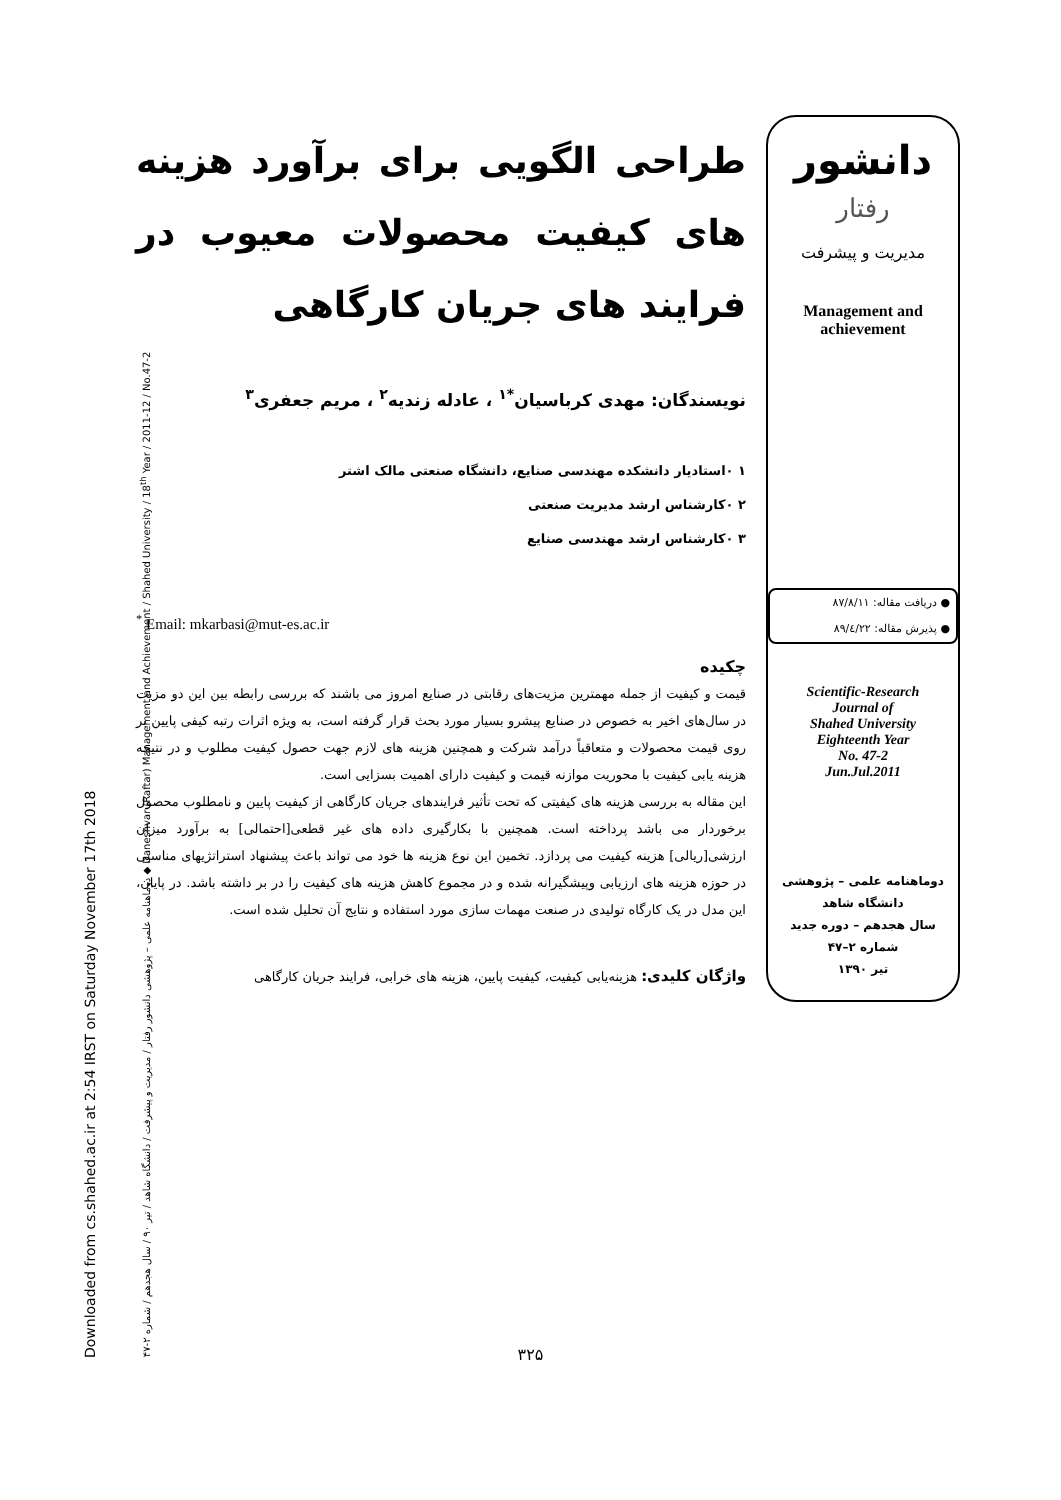Downloaded from cs.shahed.ac.ir at 2:54 IRST on Saturday November 17th 2018 دوماهنامه علمی – پژوهشی دانشور رفتار / مدیریت و پیشرفت / دانشگاه شاهد / تیر ۹۰ / سال هجدهم / شماره ۲-۴۷ ◆ Daneshvar (Raftar) Management and Achievement / Shahed University / 18<sup>th</sup> Year / 2011-12 / No.47-2
دانشور
رفتار
مدیریت و پیشرفت
Management and
achievement
● دریافت مقاله: ۸۷/۸/۱۱
● پذیرش مقاله: ۸۹/٤/۲۲
Scientific-Research
Journal of
Shahed University
Eighteenth Year
No. 47-2
Jun.Jul.2011
دوماهنامه علمی – پژوهشی
دانشگاه شاهد
سال هجدهم – دوره جدید
شماره ۲–۴۷
تیر ۱۳۹۰
طراحی الگویی برای برآورد هزینه های کیفیت محصولات معیوب در فرایند های جریان کارگاهی
نویسندگان: مهدی کرباسیان<sup>*۱</sup> ، عادله زندیه<sup>۲</sup> ، مریم جعفری<sup>۳</sup>
۱ ۰استادیار دانشکده مهندسی صنایع، دانشگاه صنعتی مالک اشتر
۲ ۰کارشناس ارشد مدیریت صنعتی
۳ ۰کارشناس ارشد مهندسی صنایع
<sup>*</sup> Email: mkarbasi@mut-es.ac.ir
چکیده
قیمت و کیفیت از جمله مهمترین مزیت‌های رقابتی در صنایع امروز می باشند که بررسی رابطه بین این دو مزیت در سال‌های اخیر به خصوص در صنایع پیشرو بسیار مورد بحث قرار گرفته است، به ویژه اثرات رتبه کیفی پایین بر روی قیمت محصولات و متعاقباً درآمد شرکت و همچنین هزینه های لازم جهت حصول کیفیت مطلوب و در نتیجه هزینه یابی کیفیت با محوریت موازنه قیمت و کیفیت دارای اهمیت بسزایی است.
این مقاله به بررسی هزینه های کیفیتی که تحت تأثیر فرایندهای جریان کارگاهی از کیفیت پایین و نامطلوب محصول برخوردار می باشد پرداخته است. همچنین با بکارگیری داده های غیر قطعی[احتمالی] به برآورد میزان ارزشی[ریالی] هزینه کیفیت می پردازد. تخمین این نوع هزینه ها خود می تواند باعث پیشنهاد استراتژیهای مناسبی در حوزه هزینه های ارزیابی وپیشگیرانه شده و در مجموع کاهش هزینه های کیفیت را در بر داشته باشد. در پایان، این مدل در یک کارگاه تولیدی در صنعت مهمات سازی مورد استفاده و نتایج آن تحلیل شده است.
واژگان کلیدی: هزینه‌یابی کیفیت، کیفیت پایین، هزینه های خرابی، فرایند جریان کارگاهی
۳۲۵